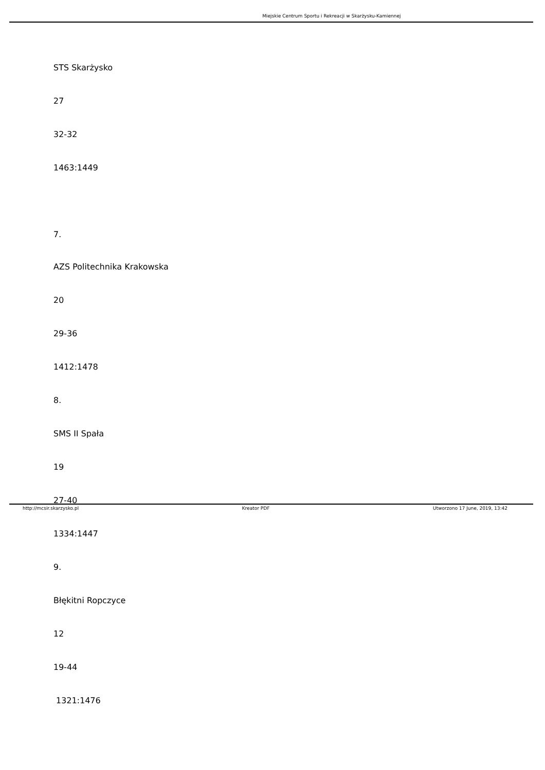Miejskie Centrum Sportu i Rekreacji w Skarżysku-Kamiennej
STS Skarżysko
27
32-32
1463:1449
7.
AZS Politechnika Krakowska
20
29-36
1412:1478
8.
SMS II Spała
19
27-40
1334:1447
9.
Błękitni Ropczyce
12
19-44
1321:1476
http://mcsir.skarzysko.pl Kreator PDF Utworzono 17 June, 2019, 13:42